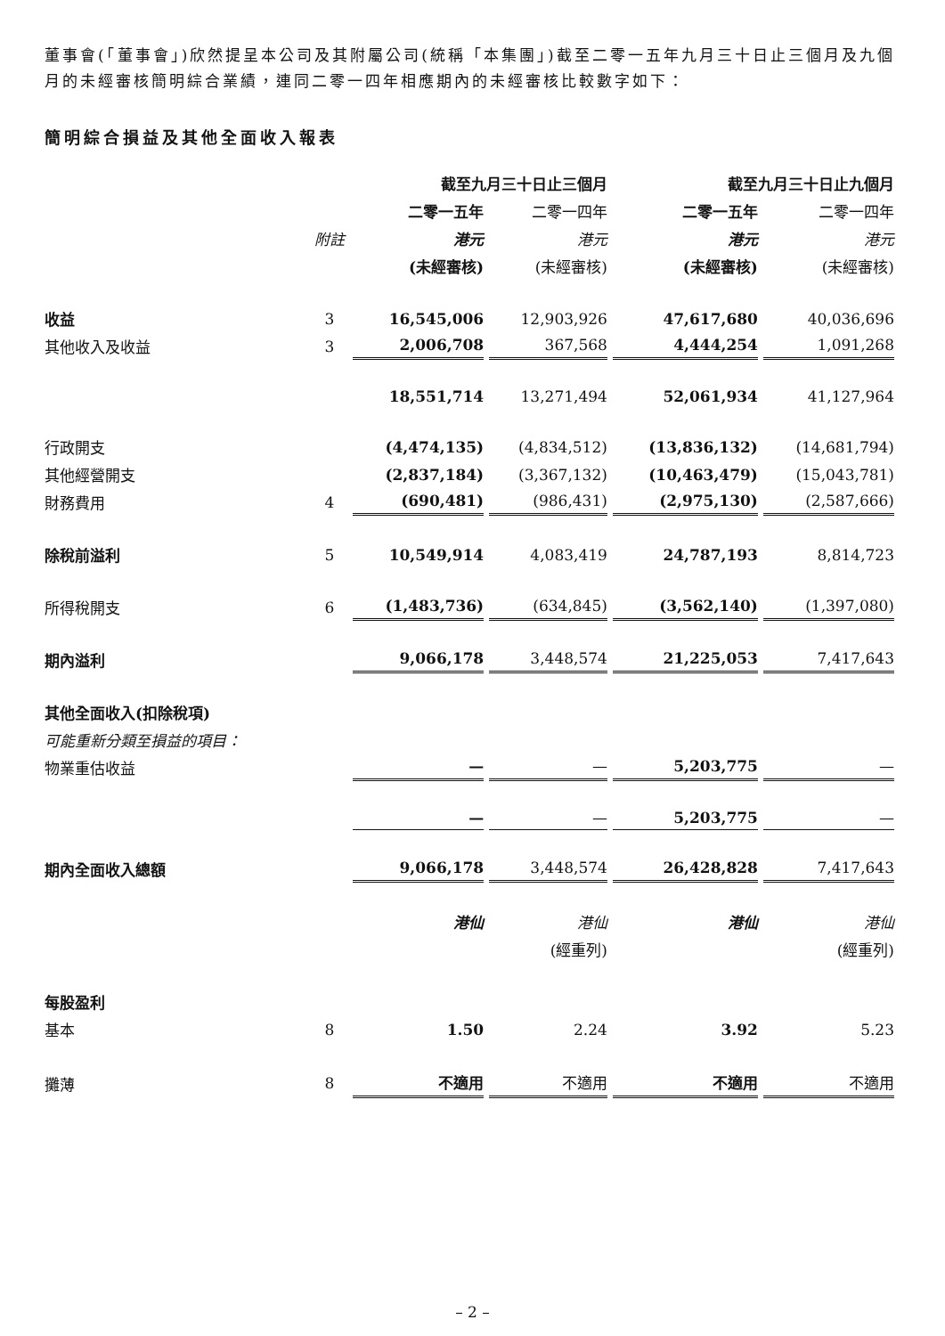董事會(「董事會」)欣然提呈本公司及其附屬公司(統稱「本集團」)截至二零一五年九月三十日止三個月及九個月的未經審核簡明綜合業績，連同二零一四年相應期內的未經審核比較數字如下：
簡明綜合損益及其他全面收入報表
| | | 截至九月三十日止三個月 | | 截至九月三十日止九個月 | |
| --- | --- | --- | --- | --- | --- |
| | | 二零一五年 | 二零一四年 | 二零一五年 | 二零一四年 |
| | 附註 | 港元 | 港元 | 港元 | 港元 |
| | | (未經審核) | (未經審核) | (未經審核) | (未經審核) |
| 收益 | 3 | 16,545,006 | 12,903,926 | 47,617,680 | 40,036,696 |
| 其他收入及收益 | 3 | 2,006,708 | 367,568 | 4,444,254 | 1,091,268 |
| | | 18,551,714 | 13,271,494 | 52,061,934 | 41,127,964 |
| 行政開支 | | (4,474,135) | (4,834,512) | (13,836,132) | (14,681,794) |
| 其他經營開支 | | (2,837,184) | (3,367,132) | (10,463,479) | (15,043,781) |
| 財務費用 | 4 | (690,481) | (986,431) | (2,975,130) | (2,587,666) |
| 除稅前溢利 | 5 | 10,549,914 | 4,083,419 | 24,787,193 | 8,814,723 |
| 所得稅開支 | 6 | (1,483,736) | (634,845) | (3,562,140) | (1,397,080) |
| 期內溢利 | | 9,066,178 | 3,448,574 | 21,225,053 | 7,417,643 |
| 其他全面收入(扣除稅項) | | | | | |
| 可能重新分類至損益的項目： | | | | | |
| 物業重估收益 | | — | — | 5,203,775 | — |
| | | — | — | 5,203,775 | — |
| 期內全面收入總額 | | 9,066,178 | 3,448,574 | 26,428,828 | 7,417,643 |
| | | 港仙 | 港仙 | 港仙 | 港仙 |
| | | | (經重列) | | (經重列) |
| 每股盈利 | | | | | |
| 基本 | 8 | 1.50 | 2.24 | 3.92 | 5.23 |
| 攤薄 | 8 | 不適用 | 不適用 | 不適用 | 不適用 |
– 2 –